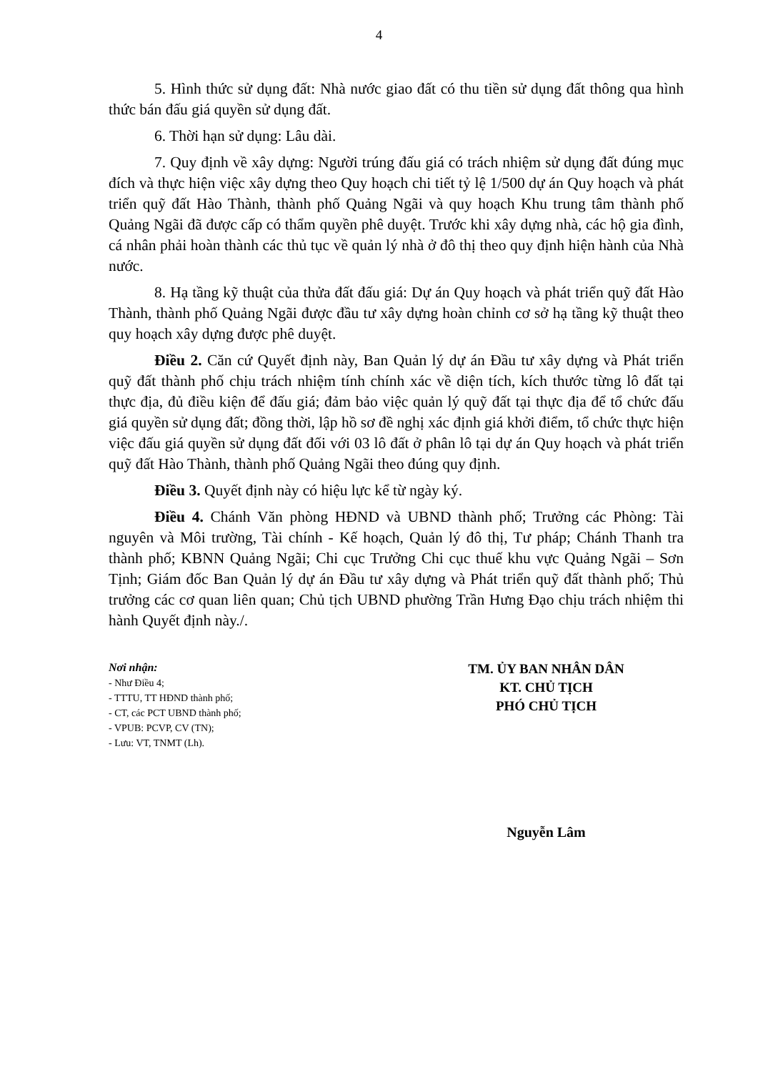4
5. Hình thức sử dụng đất: Nhà nước giao đất có thu tiền sử dụng đất thông qua hình thức bán đấu giá quyền sử dụng đất.
6. Thời hạn sử dụng: Lâu dài.
7. Quy định về xây dựng: Người trúng đấu giá có trách nhiệm sử dụng đất đúng mục đích và thực hiện việc xây dựng theo Quy hoạch chi tiết tỷ lệ 1/500 dự án Quy hoạch và phát triển quỹ đất Hào Thành, thành phố Quảng Ngãi và quy hoạch Khu trung tâm thành phố Quảng Ngãi đã được cấp có thẩm quyền phê duyệt. Trước khi xây dựng nhà, các hộ gia đình, cá nhân phải hoàn thành các thủ tục về quản lý nhà ở đô thị theo quy định hiện hành của Nhà nước.
8. Hạ tầng kỹ thuật của thửa đất đấu giá: Dự án Quy hoạch và phát triển quỹ đất Hào Thành, thành phố Quảng Ngãi được đầu tư xây dựng hoàn chỉnh cơ sở hạ tầng kỹ thuật theo quy hoạch xây dựng được phê duyệt.
Điều 2. Căn cứ Quyết định này, Ban Quản lý dự án Đầu tư xây dựng và Phát triển quỹ đất thành phố chịu trách nhiệm tính chính xác về diện tích, kích thước từng lô đất tại thực địa, đủ điều kiện để đấu giá; đảm bảo việc quản lý quỹ đất tại thực địa để tổ chức đấu giá quyền sử dụng đất; đồng thời, lập hồ sơ đề nghị xác định giá khởi điểm, tổ chức thực hiện việc đấu giá quyền sử dụng đất đối với 03 lô đất ở phân lô tại dự án Quy hoạch và phát triển quỹ đất Hào Thành, thành phố Quảng Ngãi theo đúng quy định.
Điều 3. Quyết định này có hiệu lực kể từ ngày ký.
Điều 4. Chánh Văn phòng HĐND và UBND thành phố; Trưởng các Phòng: Tài nguyên và Môi trường, Tài chính - Kế hoạch, Quản lý đô thị, Tư pháp; Chánh Thanh tra thành phố; KBNN Quảng Ngãi; Chi cục Trưởng Chi cục thuế khu vực Quảng Ngãi – Sơn Tịnh; Giám đốc Ban Quản lý dự án Đầu tư xây dựng và Phát triển quỹ đất thành phố; Thủ trưởng các cơ quan liên quan; Chủ tịch UBND phường Trần Hưng Đạo chịu trách nhiệm thi hành Quyết định này./.
Nơi nhận:
- Như Điều 4;
- TTTU, TT HĐND thành phố;
- CT, các PCT UBND thành phố;
- VPUB: PCVP, CV (TN);
- Lưu: VT, TNMT (Lh).
TM. ỦY BAN NHÂN DÂN
KT. CHỦ TỊCH
PHÓ CHỦ TỊCH
Nguyễn Lâm